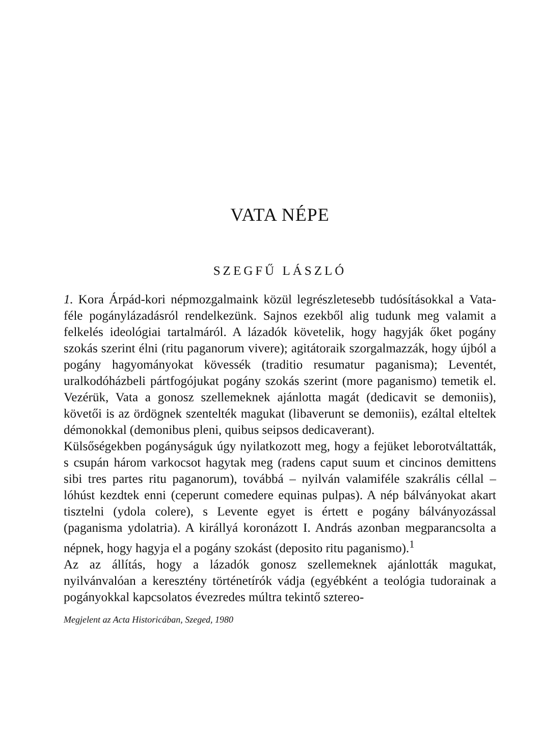VATA NÉPE
SZEGFŰ LÁSZLÓ
1. Kora Árpád-kori népmozgalmaink közül legrészletesebb tudósításokkal a Vata-féle pogánylázadásról rendelkezünk. Sajnos ezekből alig tudunk meg valamit a felkelés ideológiai tartalmáról. A lázadók követelik, hogy hagyják őket pogány szokás szerint élni (ritu paganorum vivere); agitátoraik szorgalmazzák, hogy újból a pogány hagyományokat kövessék (traditio resumatur paganisma); Leventét, uralkodóházbeli pártfogójukat pogány szokás szerint (more paganismo) temetik el. Vezérük, Vata a gonosz szellemeknek ajánlotta magát (dedicavit se demoniis), követői is az ördögnek szentelték magukat (libaverunt se demoniis), ezáltal elteltek démonokkal (demonibus pleni, quibus seipsos dedicaverant).
Külsőségekben pogányságuk úgy nyilatkozott meg, hogy a fejüket leborotváltatták, s csupán három varkocsot hagytak meg (radens caput suum et cincinos demittens sibi tres partes ritu paganorum), továbbá – nyilván valamiféle szakrális céllal – lóhúst kezdtek enni (ceperunt comedere equinas pulpas). A nép bálványokat akart tisztelni (ydola colere), s Levente egyet is értett e pogány bálványozással (paganisma ydolatria). A királlyá koronázott I. András azonban megparancsolta a népnek, hogy hagyja el a pogány szokást (deposito ritu paganismo).<sup>1</sup>
Az az állítás, hogy a lázadók gonosz szellemeknek ajánlották magukat, nyilvánvalóan a keresztény történetírók vádja (egyébként a teológia tudorainak a pogányokkal kapcsolatos évezredes múltra tekintő sztereo-
Megjelent az Acta Historicában, Szeged, 1980